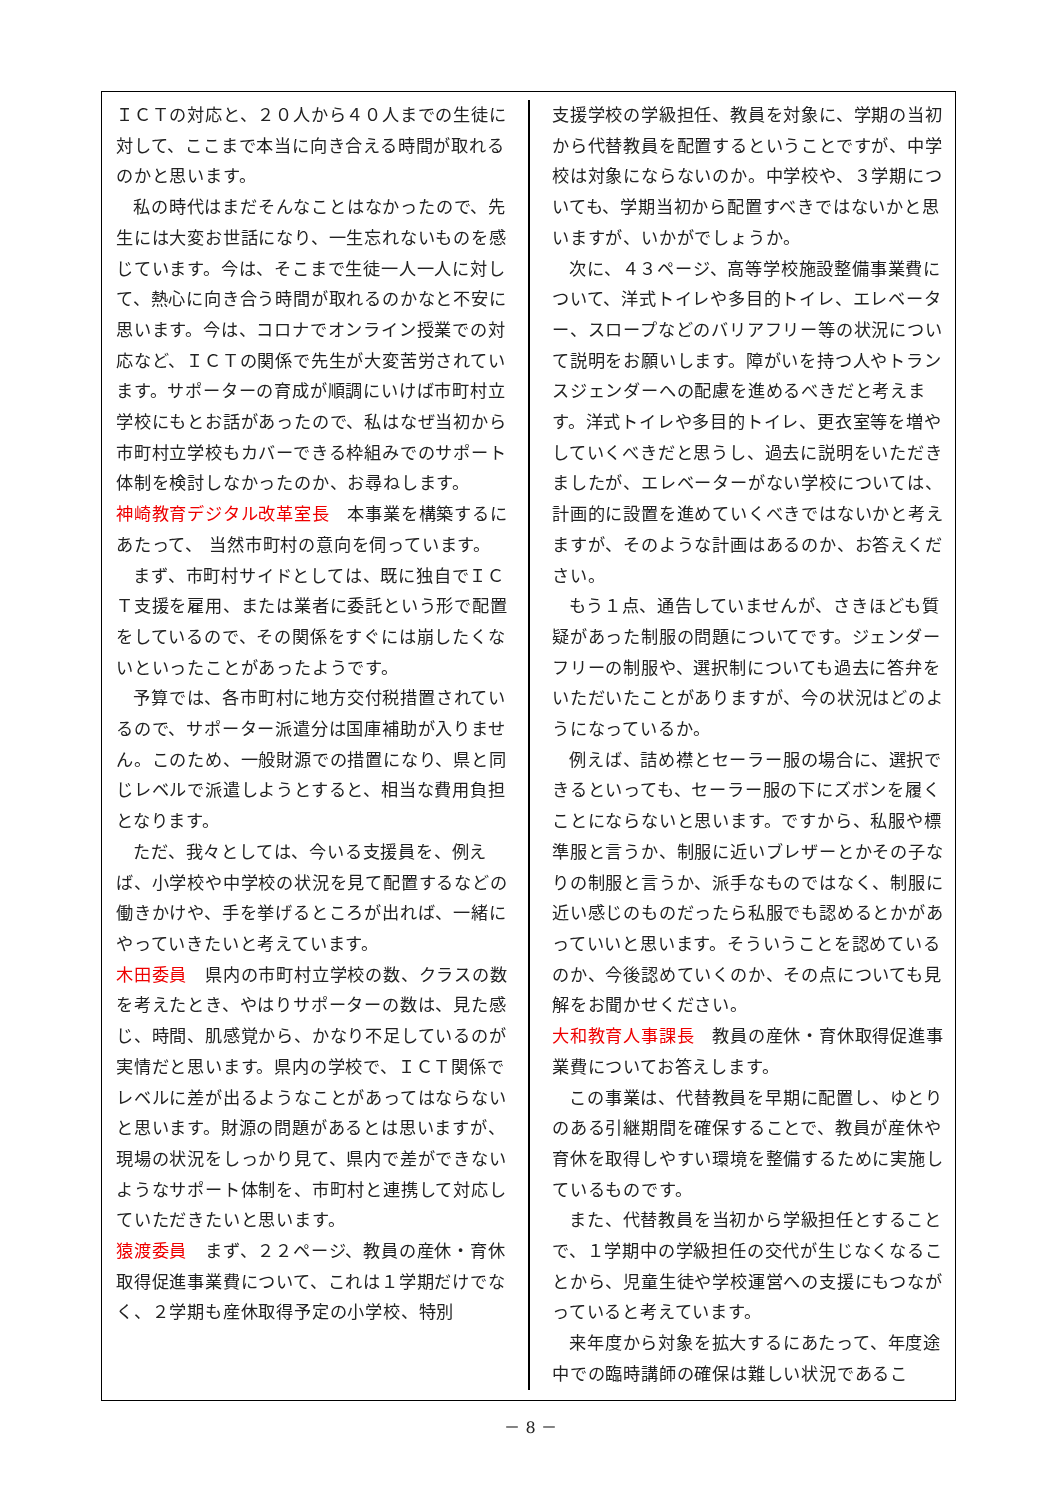ＩＣＴの対応と、２０人から４０人までの生徒に対して、ここまで本当に向き合える時間が取れるのかと思います。
私の時代はまだそんなことはなかったので、先生には大変お世話になり、一生忘れないものを感じています。今は、そこまで生徒一人一人に対して、熱心に向き合う時間が取れるのかなと不安に思います。今は、コロナでオンライン授業での対応など、ＩＣＴの関係で先生が大変苦労されています。サポーターの育成が順調にいけば市町村立学校にもとお話があったので、私はなぜ当初から市町村立学校もカバーできる枠組みでのサポート体制を検討しなかったのか、お尋ねします。
神崎教育デジタル改革室長　本事業を構築するにあたって、 当然市町村の意向を伺っています。
まず、市町村サイドとしては、既に独自でＩＣＴ支援を雇用、または業者に委託という形で配置をしているので、その関係をすぐには崩したくないといったことがあったようです。
予算では、各市町村に地方交付税措置されているので、サポーター派遣分は国庫補助が入りません。このため、一般財源での措置になり、県と同じレベルで派遣しようとすると、相当な費用負担となります。
ただ、我々としては、今いる支援員を、例えば、小学校や中学校の状況を見て配置するなどの働きかけや、手を挙げるところが出れば、一緒にやっていきたいと考えています。
木田委員　県内の市町村立学校の数、クラスの数を考えたとき、やはりサポーターの数は、見た感じ、時間、肌感覚から、かなり不足しているのが実情だと思います。県内の学校で、ＩＣＴ関係でレベルに差が出るようなことがあってはならないと思います。財源の問題があるとは思いますが、現場の状況をしっかり見て、県内で差ができないようなサポート体制を、市町村と連携して対応していただきたいと思います。
猿渡委員　まず、２２ページ、教員の産休・育休取得促進事業費について、これは１学期だけでなく、２学期も産休取得予定の小学校、特別
支援学校の学級担任、教員を対象に、学期の当初から代替教員を配置するということですが、中学校は対象にならないのか。中学校や、３学期についても、学期当初から配置すべきではないかと思いますが、いかがでしょうか。
次に、４３ページ、高等学校施設整備事業費について、洋式トイレや多目的トイレ、エレベーター、スロープなどのバリアフリー等の状況について説明をお願いします。障がいを持つ人やトランスジェンダーへの配慮を進めるべきだと考えます。洋式トイレや多目的トイレ、更衣室等を増やしていくべきだと思うし、過去に説明をいただきましたが、エレベーターがない学校については、計画的に設置を進めていくべきではないかと考えますが、そのような計画はあるのか、お答えください。
もう１点、通告していませんが、さきほども質疑があった制服の問題についてです。ジェンダーフリーの制服や、選択制についても過去に答弁をいただいたことがありますが、今の状況はどのようになっているか。
例えば、詰め襟とセーラー服の場合に、選択できるといっても、セーラー服の下にズボンを履くことにならないと思います。ですから、私服や標準服と言うか、制服に近いブレザーとかその子なりの制服と言うか、派手なものではなく、制服に近い感じのものだったら私服でも認めるとかがあっていいと思います。そういうことを認めているのか、今後認めていくのか、その点についても見解をお聞かせください。
大和教育人事課長　教員の産休・育休取得促進事業費についてお答えします。
この事業は、代替教員を早期に配置し、ゆとりのある引継期間を確保することで、教員が産休や育休を取得しやすい環境を整備するために実施しているものです。
また、代替教員を当初から学級担任とすることで、１学期中の学級担任の交代が生じなくなることから、児童生徒や学校運営への支援にもつながっていると考えています。
来年度から対象を拡大するにあたって、年度途中での臨時講師の確保は難しい状況であるこ
－ 8 －